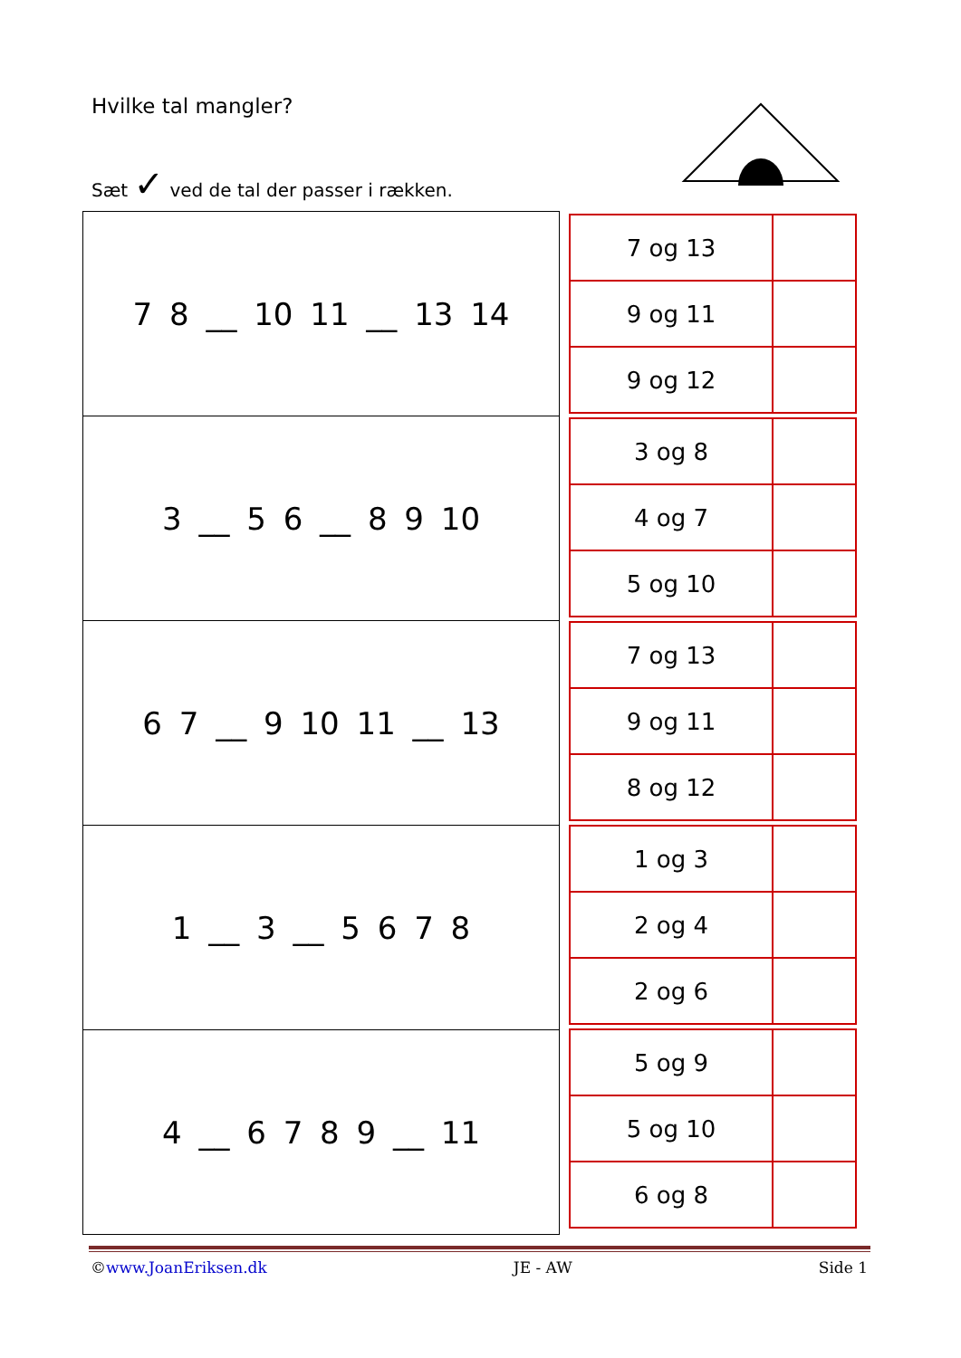Hvilke tal mangler?
Sæt ✓ ved de tal der passer i rækken.
| 7 8 __ 10 11 __ 13 14 |
| 3 __ 5 6 __ 8 9 10 |
| 6 7 __ 9 10 11 __ 13 |
| 1 __ 3 __ 5 6 7 8 |
| 4 __ 6 7 8 9 __ 11 |
| 7 og 13 | |
| 9 og 11 | |
| 9 og 12 | |
| 3 og 8 | |
| 4 og 7 | |
| 5 og 10 | |
| 7 og 13 | |
| 9 og 11 | |
| 8 og 12 | |
| 1 og 3 | |
| 2 og 4 | |
| 2 og 6 | |
| 5 og 9 | |
| 5 og 10 | |
| 6 og 8 | |
©www.JoanEriksen.dk JE - AW Side 1